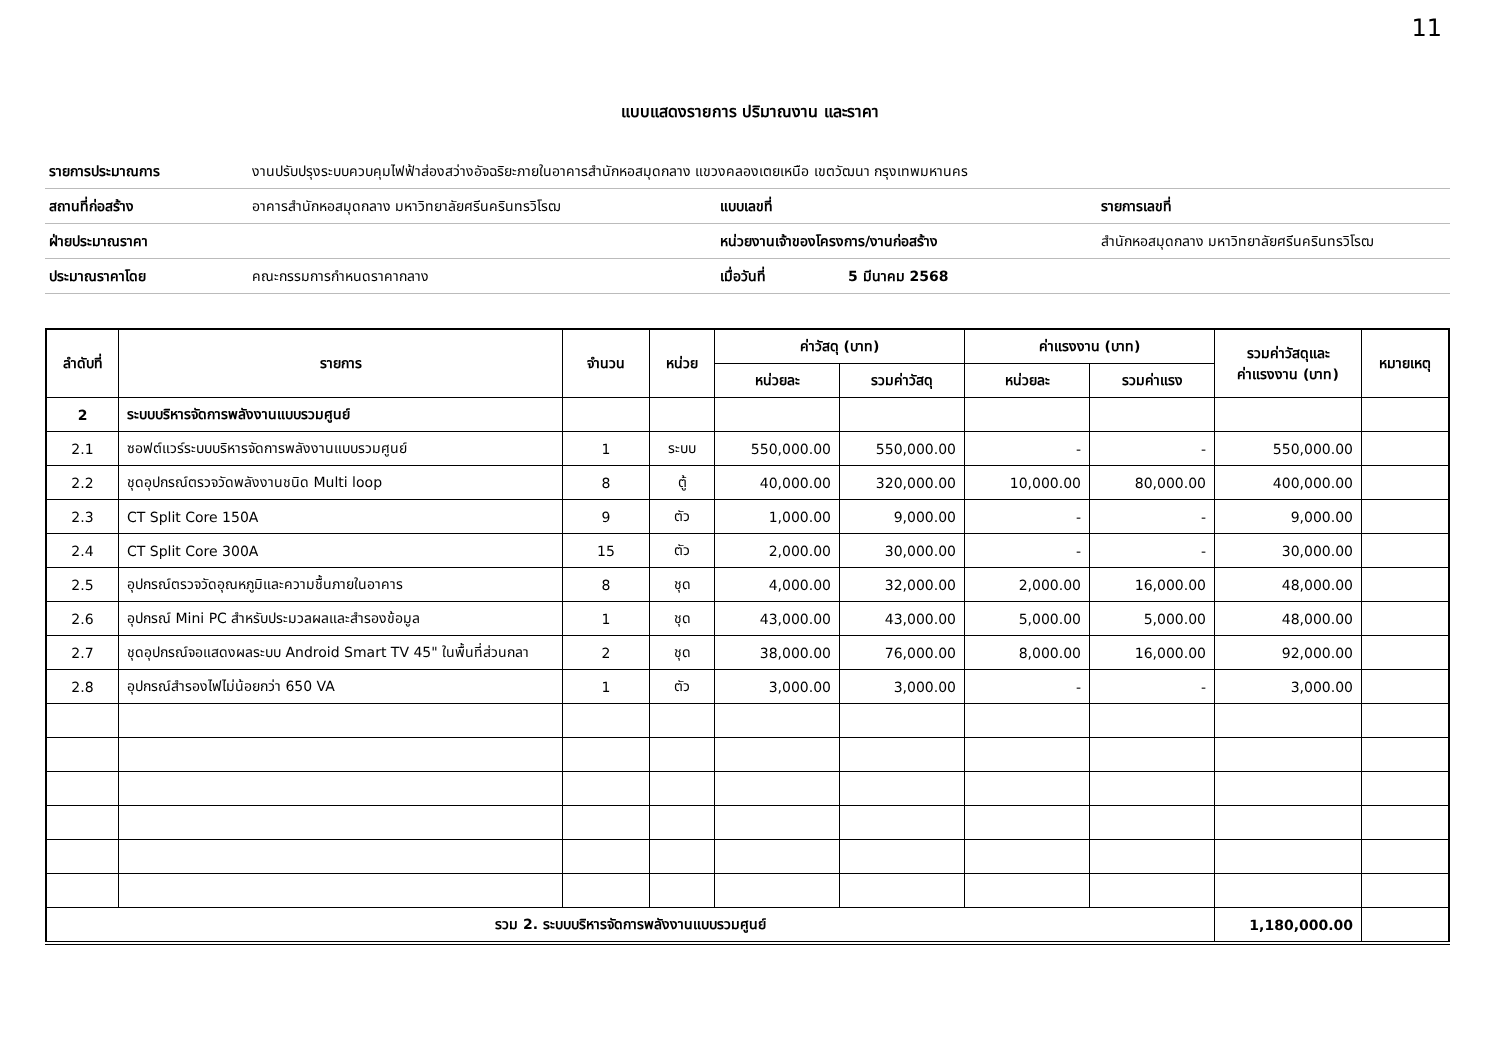11
แบบแสดงรายการ ปริมาณงาน และราคา
| รายการประมาณการ | งานปรับปรุงระบบควบคุมไฟฟ้าส่องสว่างอัจฉริยะภายในอาคารสำนักหอสมุดกลาง แขวงคลองเตยเหนือ เขตวัฒนา กรุงเทพมหานคร | | | |
| สถานที่ก่อสร้าง | อาคารสำนักหอสมุดกลาง มหาวิทยาลัยศรีนครินทรวิโรฒ | แบบเลขที่ | | รายการเลขที่ |
| ฝ่ายประมาณราคา | | หน่วยงานเจ้าของโครงการ/งานก่อสร้าง | | สำนักหอสมุดกลาง มหาวิทยาลัยศรีนครินทรวิโรฒ |
| ประมาณราคาโดย | คณะกรรมการกำหนดราคากลาง | เมื่อวันที่ | 5 มีนาคม 2568 | |
| ลำดับที่ | รายการ | จำนวน | หน่วย | ค่าวัสดุ (บาท) | | ค่าแรงงาน (บาท) | | รวมค่าวัสดุและ ค่าแรงงาน (บาท) | หมายเหตุ |
| --- | --- | --- | --- | --- | --- | --- | --- | --- | --- |
| | | | | หน่วยละ | รวมค่าวัสดุ | หน่วยละ | รวมค่าแรง | | |
| 2 | ระบบบริหารจัดการพลังงานแบบรวมศูนย์ | | | | | | | | |
| 2.1 | ซอฟต์แวร์ระบบบริหารจัดการพลังงานแบบรวมศูนย์ | 1 | ระบบ | 550,000.00 | 550,000.00 | - | - | 550,000.00 | |
| 2.2 | ชุดอุปกรณ์ตรวจวัดพลังงานชนิด Multi loop | 8 | ตู้ | 40,000.00 | 320,000.00 | 10,000.00 | 80,000.00 | 400,000.00 | |
| 2.3 | CT Split Core 150A | 9 | ตัว | 1,000.00 | 9,000.00 | - | - | 9,000.00 | |
| 2.4 | CT Split Core 300A | 15 | ตัว | 2,000.00 | 30,000.00 | - | - | 30,000.00 | |
| 2.5 | อุปกรณ์ตรวจวัดอุณหภูมิและความชื้นภายในอาคาร | 8 | ชุด | 4,000.00 | 32,000.00 | 2,000.00 | 16,000.00 | 48,000.00 | |
| 2.6 | อุปกรณ์ Mini PC สำหรับประมวลผลและสำรองข้อมูล | 1 | ชุด | 43,000.00 | 43,000.00 | 5,000.00 | 5,000.00 | 48,000.00 | |
| 2.7 | ชุดอุปกรณ์จอแสดงผลระบบ Android Smart TV 45" ในพื้นที่ส่วนกลา | 2 | ชุด | 38,000.00 | 76,000.00 | 8,000.00 | 16,000.00 | 92,000.00 | |
| 2.8 | อุปกรณ์สำรองไฟไม่น้อยกว่า 650 VA | 1 | ตัว | 3,000.00 | 3,000.00 | - | - | 3,000.00 | |
| รวม 2. ระบบบริหารจัดการพลังงานแบบรวมศูนย์ | | | | | | | | 1,180,000.00 | |